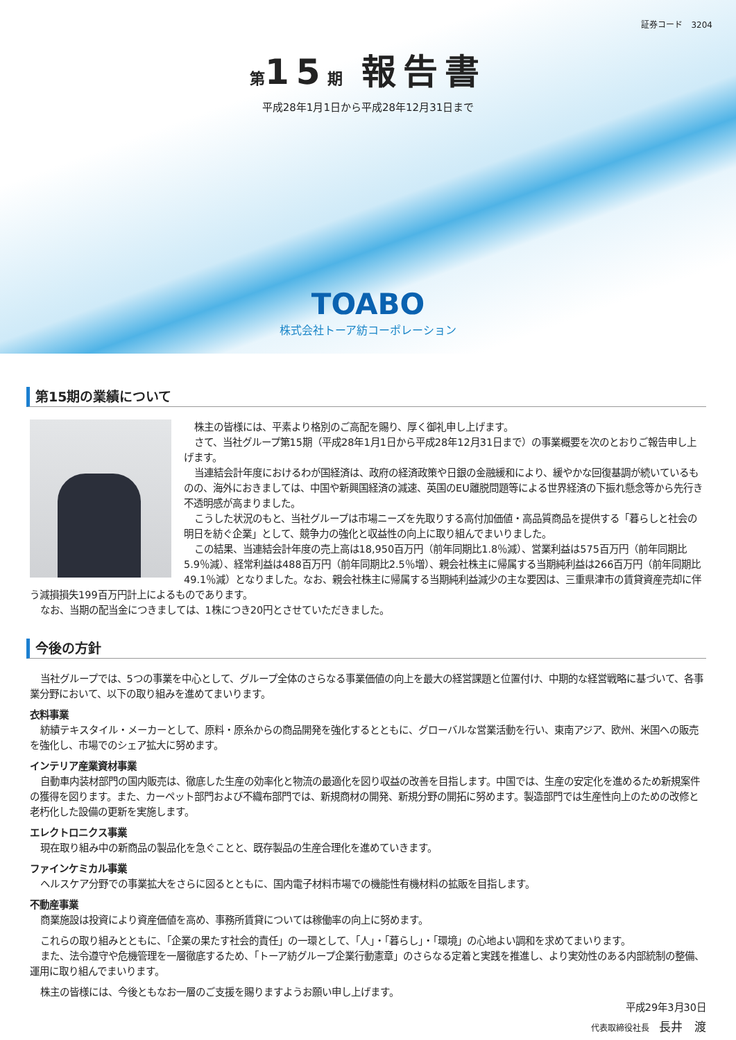証券コード　3204
第15期 報告書
平成28年1月1日から平成28年12月31日まで
TOABO
株式会社トーア紡コーポレーション
第15期の業績について
株主の皆様には、平素より格別のご高配を賜り、厚く御礼申し上げます。
さて、当社グループ第15期（平成28年1月1日から平成28年12月31日まで）の事業概要を次のとおりご報告申し上げます。
当連結会計年度におけるわが国経済は、政府の経済政策や日銀の金融緩和により、緩やかな回復基調が続いているものの、海外におきましては、中国や新興国経済の減速、英国のEU離脱問題等による世界経済の下振れ懸念等から先行き不透明感が高まりました。
こうした状況のもと、当社グループは市場ニーズを先取りする高付加価値・高品質商品を提供する「暮らしと社会の明日を紡ぐ企業」として、競争力の強化と収益性の向上に取り組んでまいりました。
この結果、当連結会計年度の売上高は18,950百万円（前年同期比1.8％減）、営業利益は575百万円（前年同期比5.9％減）、経常利益は488百万円（前年同期比2.5％増）、親会社株主に帰属する当期純利益は266百万円（前年同期比49.1％減）となりました。なお、親会社株主に帰属する当期純利益減少の主な要因は、三重県津市の賃貸資産売却に伴う減損損失199百万円計上によるものであります。
なお、当期の配当金につきましては、1株につき20円とさせていただきました。
今後の方針
当社グループでは、5つの事業を中心として、グループ全体のさらなる事業価値の向上を最大の経営課題と位置付け、中期的な経営戦略に基づいて、各事業分野において、以下の取り組みを進めてまいります。
衣料事業
紡績テキスタイル・メーカーとして、原料・原糸からの商品開発を強化するとともに、グローバルな営業活動を行い、東南アジア、欧州、米国への販売を強化し、市場でのシェア拡大に努めます。
インテリア産業資材事業
自動車内装材部門の国内販売は、徹底した生産の効率化と物流の最適化を図り収益の改善を目指します。中国では、生産の安定化を進めるため新規案件の獲得を図ります。また、カーペット部門および不織布部門では、新規商材の開発、新規分野の開拓に努めます。製造部門では生産性向上のための改修と老朽化した設備の更新を実施します。
エレクトロニクス事業
現在取り組み中の新商品の製品化を急ぐことと、既存製品の生産合理化を進めていきます。
ファインケミカル事業
ヘルスケア分野での事業拡大をさらに図るとともに、国内電子材料市場での機能性有機材料の拡販を目指します。
不動産事業
商業施設は投資により資産価値を高め、事務所賃貸については稼働率の向上に努めます。
これらの取り組みとともに、「企業の果たす社会的責任」の一環として、「人」・「暮らし」・「環境」の心地よい調和を求めてまいります。
また、法令遵守や危機管理を一層徹底するため、「トーア紡グループ企業行動憲章」のさらなる定着と実践を推進し、より実効性のある内部統制の整備、運用に取り組んでまいります。
株主の皆様には、今後ともなお一層のご支援を賜りますようお願い申し上げます。
平成29年3月30日
代表取締役社長　長井　渡